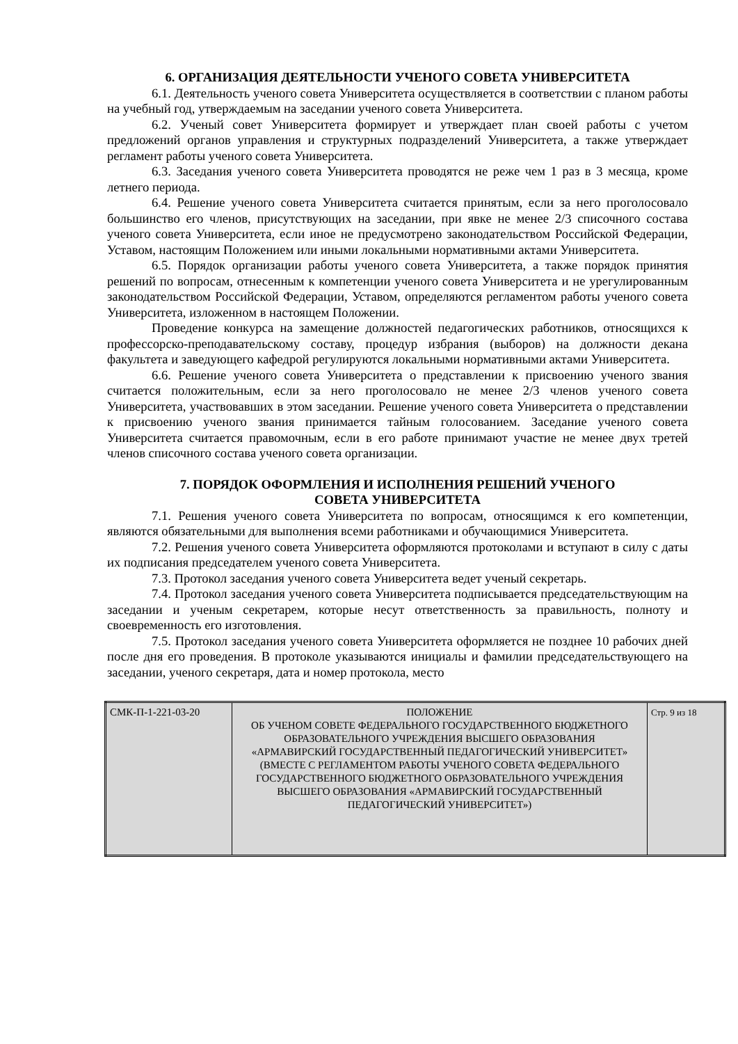6. ОРГАНИЗАЦИЯ ДЕЯТЕЛЬНОСТИ УЧЕНОГО СОВЕТА УНИВЕРСИТЕТА
6.1. Деятельность ученого совета Университета осуществляется в соответствии с планом работы на учебный год, утверждаемым на заседании ученого совета Университета.
6.2. Ученый совет Университета формирует и утверждает план своей работы с учетом предложений органов управления и структурных подразделений Университета, а также утверждает регламент работы ученого совета Университета.
6.3. Заседания ученого совета Университета проводятся не реже чем 1 раз в 3 месяца, кроме летнего периода.
6.4. Решение ученого совета Университета считается принятым, если за него проголосовало большинство его членов, присутствующих на заседании, при явке не менее 2/3 списочного состава ученого совета Университета, если иное не предусмотрено законодательством Российской Федерации, Уставом, настоящим Положением или иными локальными нормативными актами Университета.
6.5. Порядок организации работы ученого совета Университета, а также порядок принятия решений по вопросам, отнесенным к компетенции ученого совета Университета и не урегулированным законодательством Российской Федерации, Уставом, определяются регламентом работы ученого совета Университета, изложенном в настоящем Положении.
Проведение конкурса на замещение должностей педагогических работников, относящихся к профессорско-преподавательскому составу, процедур избрания (выборов) на должности декана факультета и заведующего кафедрой регулируются локальными нормативными актами Университета.
6.6. Решение ученого совета Университета о представлении к присвоению ученого звания считается положительным, если за него проголосовало не менее 2/3 членов ученого совета Университета, участвовавших в этом заседании. Решение ученого совета Университета о представлении к присвоению ученого звания принимается тайным голосованием. Заседание ученого совета Университета считается правомочным, если в его работе принимают участие не менее двух третей членов списочного состава ученого совета организации.
7. ПОРЯДОК ОФОРМЛЕНИЯ И ИСПОЛНЕНИЯ РЕШЕНИЙ УЧЕНОГО
СОВЕТА УНИВЕРСИТЕТА
7.1. Решения ученого совета Университета по вопросам, относящимся к его компетенции, являются обязательными для выполнения всеми работниками и обучающимися Университета.
7.2. Решения ученого совета Университета оформляются протоколами и вступают в силу с даты их подписания председателем ученого совета Университета.
7.3. Протокол заседания ученого совета Университета ведет ученый секретарь.
7.4. Протокол заседания ученого совета Университета подписывается председательствующим на заседании и ученым секретарем, которые несут ответственность за правильность, полноту и своевременность его изготовления.
7.5. Протокол заседания ученого совета Университета оформляется не позднее 10 рабочих дней после дня его проведения. В протоколе указываются инициалы и фамилии председательствующего на заседании, ученого секретаря, дата и номер протокола, место
| СМК-П-1-221-03-20 | ПОЛОЖЕНИЕ ОБ УЧЕНОМ СОВЕТЕ ФЕДЕРАЛЬНОГО ГОСУДАРСТВЕННОГО БЮДЖЕТНОГО ОБРАЗОВАТЕЛЬНОГО УЧРЕЖДЕНИЯ ВЫСШЕГО ОБРАЗОВАНИЯ «АРМАВИРСКИЙ ГОСУДАРСТВЕННЫЙ ПЕДАГОГИЧЕСКИЙ УНИВЕРСИТЕТ» (ВМЕСТЕ С РЕГЛАМЕНТОМ РАБОТЫ УЧЕНОГО СОВЕТА ФЕДЕРАЛЬНОГО ГОСУДАРСТВЕННОГО БЮДЖЕТНОГО ОБРАЗОВАТЕЛЬНОГО УЧРЕЖДЕНИЯ ВЫСШЕГО ОБРАЗОВАНИЯ «АРМАВИРСКИЙ ГОСУДАРСТВЕННЫЙ ПЕДАГОГИЧЕСКИЙ УНИВЕРСИТЕТ») | Стр. 9 из 18 |